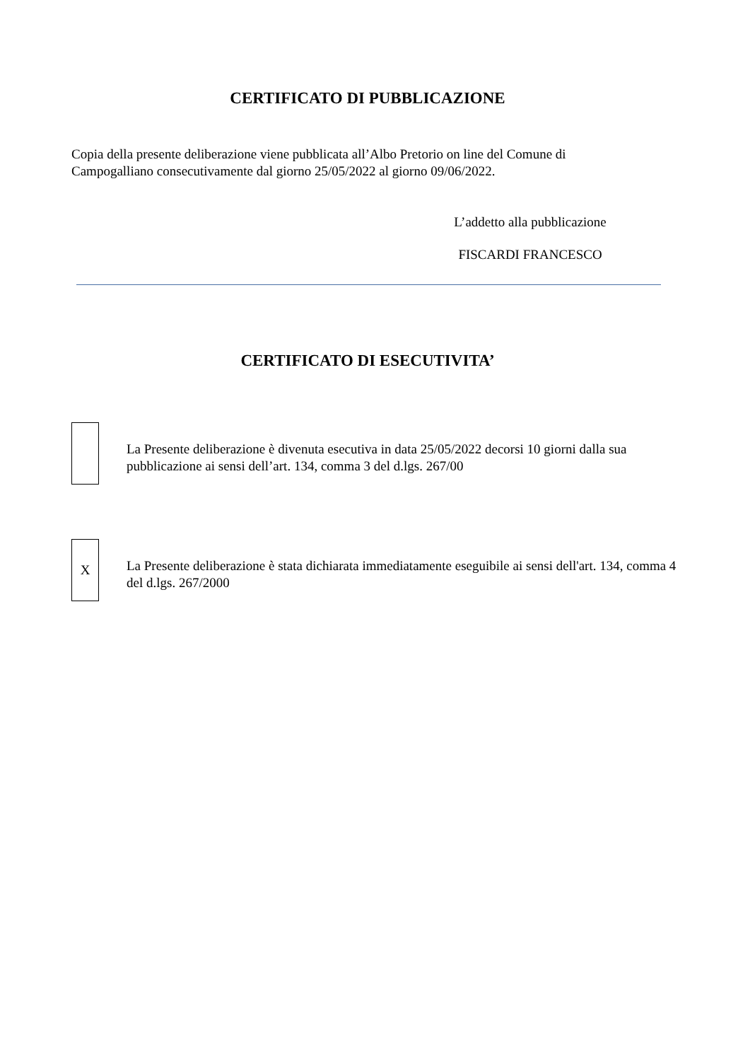CERTIFICATO DI PUBBLICAZIONE
Copia della presente deliberazione viene pubblicata all’Albo Pretorio on line del Comune di Campogalliano consecutivamente dal giorno 25/05/2022 al giorno 09/06/2022.
L’addetto alla pubblicazione
FISCARDI FRANCESCO
CERTIFICATO DI ESECUTIVITA’
La Presente deliberazione è divenuta esecutiva in data 25/05/2022 decorsi 10 giorni dalla sua pubblicazione ai sensi dell’art. 134, comma 3 del d.lgs. 267/00
X
La Presente deliberazione è stata dichiarata immediatamente eseguibile ai sensi dell'art. 134, comma 4 del d.lgs. 267/2000